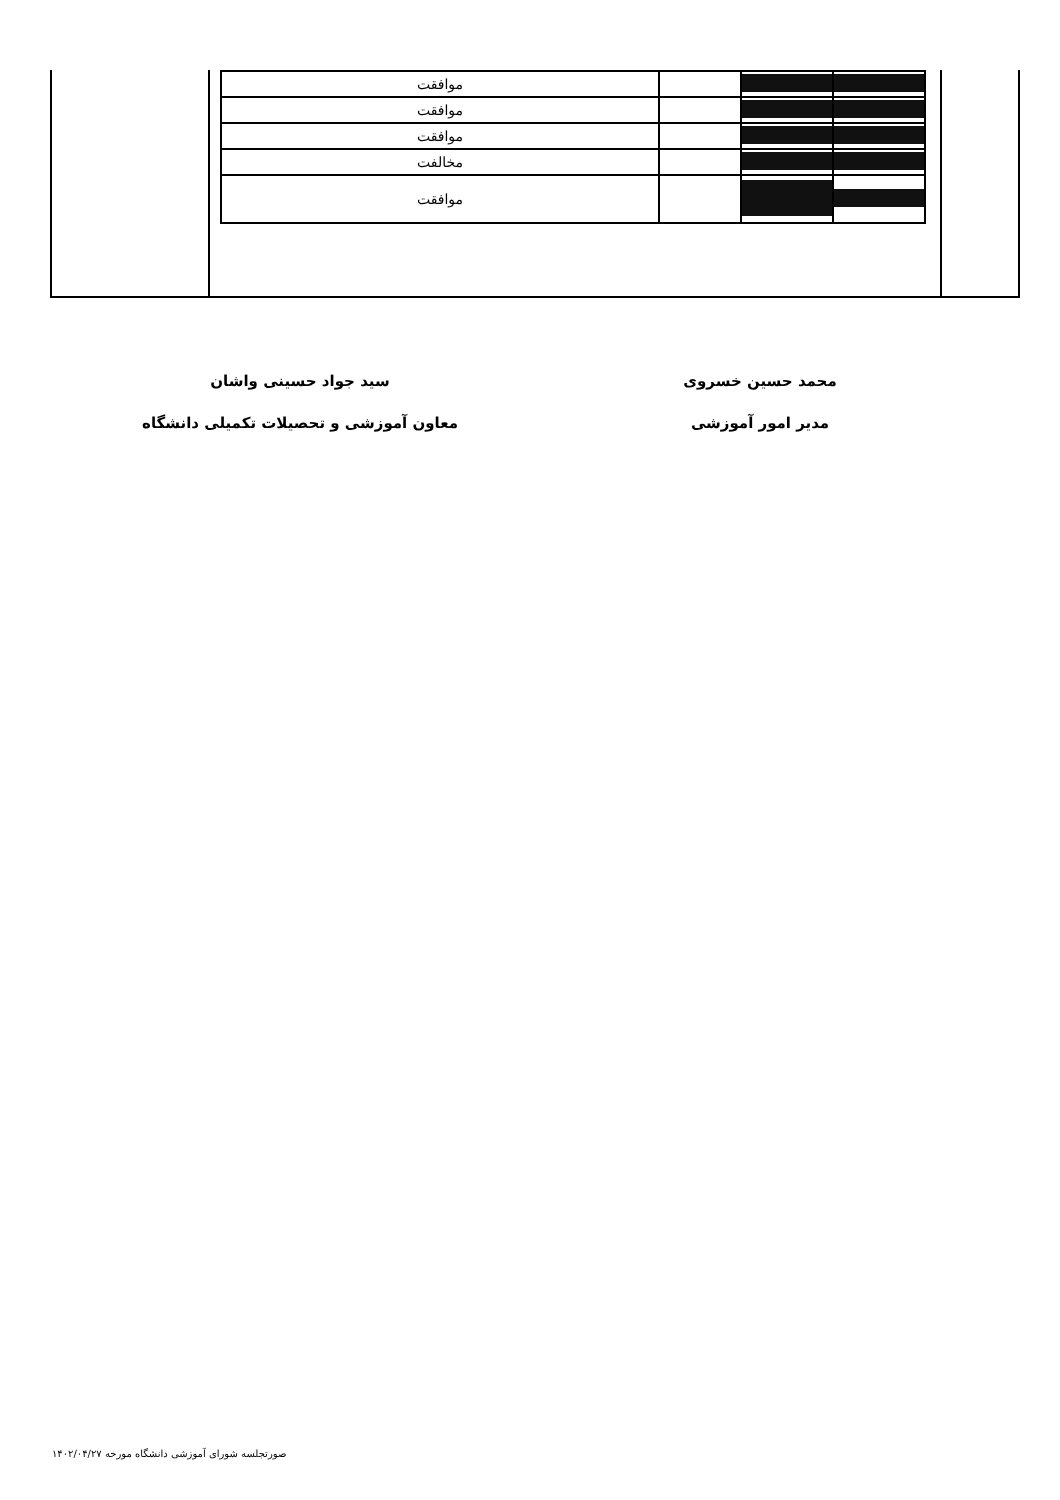| | | | موافقت |
| | | | موافقت |
| | | | موافقت |
| | | | مخالفت |
| | | | موافقت |
محمد حسین خسروی
مدیر امور آموزشی
سید جواد حسینی واشان
معاون آموزشی و تحصیلات تکمیلی دانشگاه
صورتجلسه شورای آموزشی دانشگاه مورخه ۱۴۰۲/۰۴/۲۷